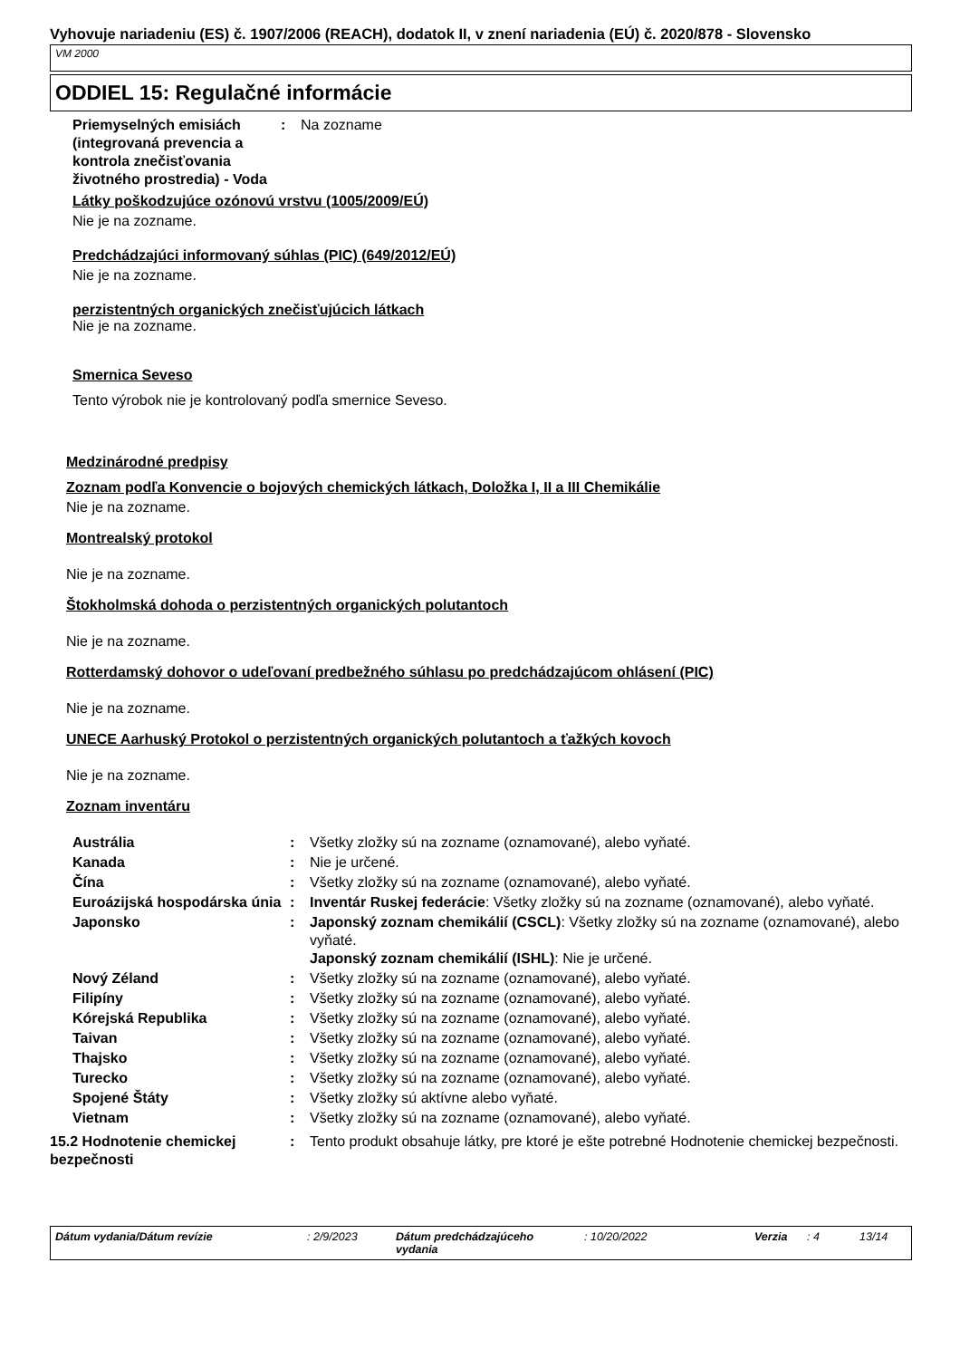Vyhovuje nariadeniu (ES) č. 1907/2006 (REACH), dodatok II, v znení nariadenia (EÚ) č. 2020/878 - Slovensko
VM 2000
ODDIEL 15: Regulačné informácie
| Priemyselných emisiách (integrovaná prevencia a kontrola znečisťovania životného prostredia) - Voda | : | Na zozname |
Látky poškodzujúce ozónovú vrstvu (1005/2009/EÚ)
Nie je na zozname.
Predchádzajúci informovaný súhlas (PIC) (649/2012/EÚ)
Nie je na zozname.
perzistentných organických znečisťujúcich látkach
Nie je na zozname.
Smernica Seveso
Tento výrobok nie je kontrolovaný podľa smernice Seveso.
Medzinárodné predpisy
Zoznam podľa Konvencie o bojových chemických látkach, Doložka I, II a III Chemikálie
Nie je na zozname.
Montrealský protokol
Nie je na zozname.
Štokholmská dohoda o perzistentných organických polutantoch
Nie je na zozname.
Rotterdamský dohovor o udeľovaní predbežného súhlasu po predchádzajúcom ohlásení (PIC)
Nie je na zozname.
UNECE Aarhuský Protokol o perzistentných organických polutantoch a ťažkých kovoch
Nie je na zozname.
Zoznam inventáru
| Austrália | : | Všetky zložky sú na zozname (oznamované), alebo vyňaté. |
| Kanada | : | Nie je určené. |
| Čína | : | Všetky zložky sú na zozname (oznamované), alebo vyňaté. |
| Euroázijská hospodárska únia | : | Inventár Ruskej federácie : Všetky zložky sú na zozname (oznamované), alebo vyňaté. |
| Japonsko | : | Japonský zoznam chemikálií (CSCL) : Všetky zložky sú na zozname (oznamované), alebo vyňaté. Japonský zoznam chemikálií (ISHL) : Nie je určené. |
| Nový Zéland | : | Všetky zložky sú na zozname (oznamované), alebo vyňaté. |
| Filipíny | : | Všetky zložky sú na zozname (oznamované), alebo vyňaté. |
| Kórejská Republika | : | Všetky zložky sú na zozname (oznamované), alebo vyňaté. |
| Taivan | : | Všetky zložky sú na zozname (oznamované), alebo vyňaté. |
| Thajsko | : | Všetky zložky sú na zozname (oznamované), alebo vyňaté. |
| Turecko | : | Všetky zložky sú na zozname (oznamované), alebo vyňaté. |
| Spojené Štáty | : | Všetky zložky sú aktívne alebo vyňaté. |
| Vietnam | : | Všetky zložky sú na zozname (oznamované), alebo vyňaté. |
| 15.2 Hodnotenie chemickej bezpečnosti | : | Tento produkt obsahuje látky, pre ktoré je ešte potrebné Hodnotenie chemickej bezpečnosti. |
Dátum vydania/Dátum revízie : 2/9/2023 Dátum predchádzajúceho vydania
: 10/20/2022 Verzia : 4 13/14